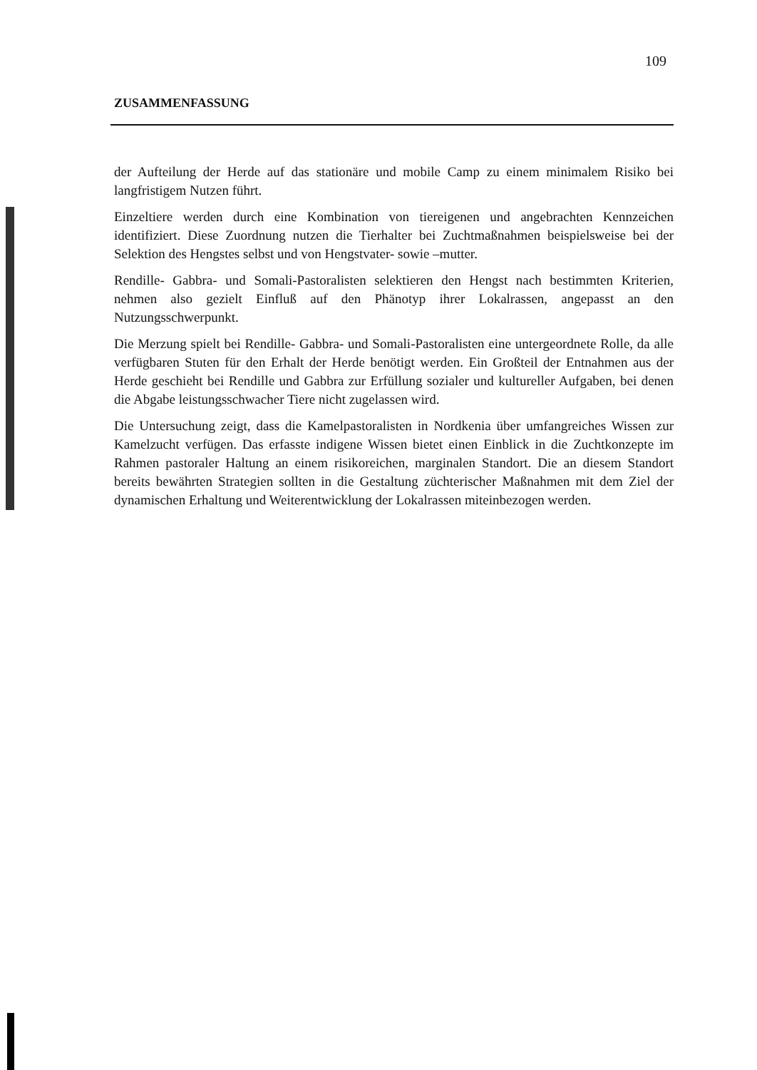109
ZUSAMMENFASSUNG
der Aufteilung der Herde auf das stationäre und mobile Camp zu einem minimalem Risiko bei langfristigem Nutzen führt.
Einzeltiere werden durch eine Kombination von tiereigenen und angebrachten Kennzeichen identifiziert. Diese Zuordnung nutzen die Tierhalter bei Zuchtmaßnahmen beispielsweise bei der Selektion des Hengstes selbst und von Hengstvater- sowie –mutter.
Rendille- Gabbra- und Somali-Pastoralisten selektieren den Hengst nach bestimmten Kriterien, nehmen also gezielt Einfluß auf den Phänotyp ihrer Lokalrassen, angepasst an den Nutzungsschwerpunkt.
Die Merzung spielt bei Rendille- Gabbra- und Somali-Pastoralisten eine untergeordnete Rolle, da alle verfügbaren Stuten für den Erhalt der Herde benötigt werden. Ein Großteil der Entnahmen aus der Herde geschieht bei Rendille und Gabbra zur Erfüllung sozialer und kultureller Aufgaben, bei denen die Abgabe leistungsschwacher Tiere nicht zugelassen wird.
Die Untersuchung zeigt, dass die Kamelpastoralisten in Nordkenia über umfangreiches Wissen zur Kamelzucht verfügen. Das erfasste indigene Wissen bietet einen Einblick in die Zuchtkonzepte im Rahmen pastoraler Haltung an einem risikoreichen, marginalen Standort. Die an diesem Standort bereits bewährten Strategien sollten in die Gestaltung züchterischer Maßnahmen mit dem Ziel der dynamischen Erhaltung und Weiterentwicklung der Lokalrassen miteinbezogen werden.